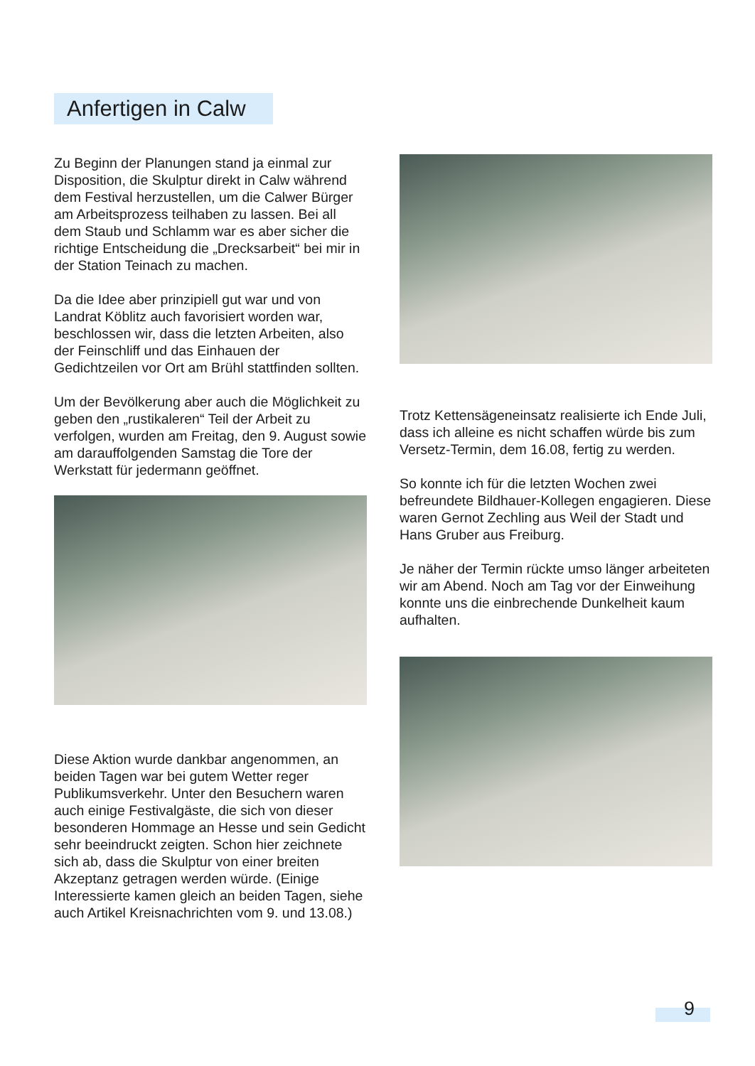Anfertigen in Calw
Zu Beginn der Planungen stand ja einmal zur Disposition, die Skulptur direkt in Calw während dem Festival herzustellen, um die Calwer Bürger am Arbeitsprozess teilhaben zu lassen. Bei all dem Staub und Schlamm war es aber sicher die richtige Entscheidung die „Drecksarbeit“ bei mir in der Station Teinach zu machen.
Da die Idee aber prinzipiell gut war und von Landrat Köblitz auch favorisiert worden war, beschlossen wir, dass die letzten Arbeiten, also der Feinschliff und das Einhauen der Gedichtzeilen vor Ort am Brühl stattfinden sollten.
Um der Bevölkerung aber auch die Möglichkeit zu geben den „rustikaleren“ Teil der Arbeit zu verfolgen, wurden am Freitag, den 9. August sowie am darauffolgenden Samstag die Tore der Werkstatt für jedermann geöffnet.
Diese Aktion wurde dankbar angenommen, an beiden Tagen war bei gutem Wetter reger Publikumsverkehr. Unter den Besuchern waren auch einige Festivalgäste, die sich von dieser besonderen Hommage an Hesse und sein Gedicht sehr beeindruckt zeigten. Schon hier zeichnete sich ab, dass die Skulptur von einer breiten Akzeptanz getragen werden würde. (Einige Interessierte kamen gleich an beiden Tagen, siehe auch Artikel Kreisnachrichten vom 9. und 13.08.)
Trotz Kettensägeneinsatz realisierte ich Ende Juli, dass ich alleine es nicht schaffen würde bis zum Versetz-Termin, dem 16.08, fertig zu werden.
So konnte ich für die letzten Wochen zwei befreundete Bildhauer-Kollegen engagieren. Diese waren Gernot Zechling aus Weil der Stadt und Hans Gruber aus Freiburg.
Je näher der Termin rückte umso länger arbeiteten wir am Abend. Noch am Tag vor der Einweihung konnte uns die einbrechende Dunkelheit kaum aufhalten.
9